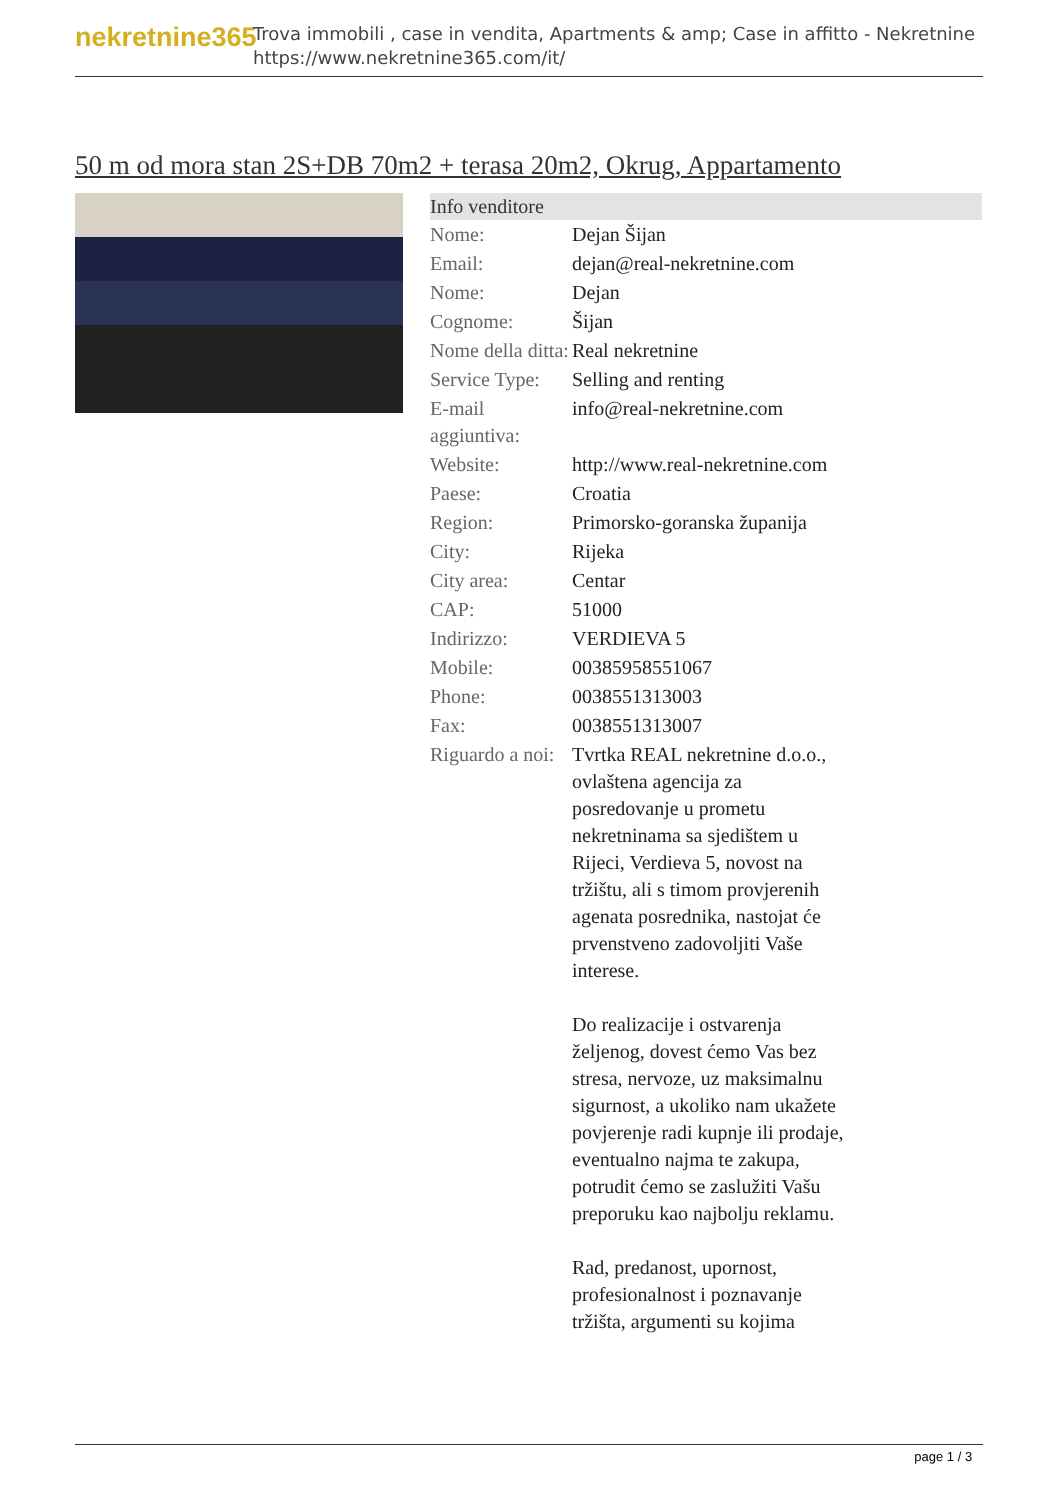nekretnine365
Trova immobili , case in vendita, Apartments & amp; Case in affitto - Nekretnine
https://www.nekretnine365.com/it/
50 m od mora stan 2S+DB 70m2 + terasa 20m2, Okrug, Appartamento
| Info venditore | |
| --- | --- |
| Nome: | Dejan Šijan |
| Email: | dejan@real-nekretnine.com |
| Nome: | Dejan |
| Cognome: | Šijan |
| Nome della ditta: | Real nekretnine |
| Service Type: | Selling and renting |
| E-mail aggiuntiva: | info@real-nekretnine.com |
| Website: | http://www.real-nekretnine.com |
| Paese: | Croatia |
| Region: | Primorsko-goranska županija |
| City: | Rijeka |
| City area: | Centar |
| CAP: | 51000 |
| Indirizzo: | VERDIEVA 5 |
| Mobile: | 00385958551067 |
| Phone: | 0038551313003 |
| Fax: | 0038551313007 |
| Riguardo a noi: | Tvrtka REAL nekretnine d.o.o., ovlaštena agencija za posredovanje u prometu nekretninama sa sjedištem u Rijeci, Verdieva 5, novost na tržištu, ali s timom provjerenih agenata posrednika, nastojat će prvenstveno zadovoljiti Vaše interese. Do realizacije i ostvarenja željenog, dovest ćemo Vas bez stresa, nervoze, uz maksimalnu sigurnost, a ukoliko nam ukažete povjerenje radi kupnje ili prodaje, eventualno najma te zakupa, potrudit ćemo se zaslužiti Vašu preporuku kao najbolju reklamu. Rad, predanost, upornost, profesionalnost i poznavanje tržišta, argumenti su kojima |
page 1 / 3